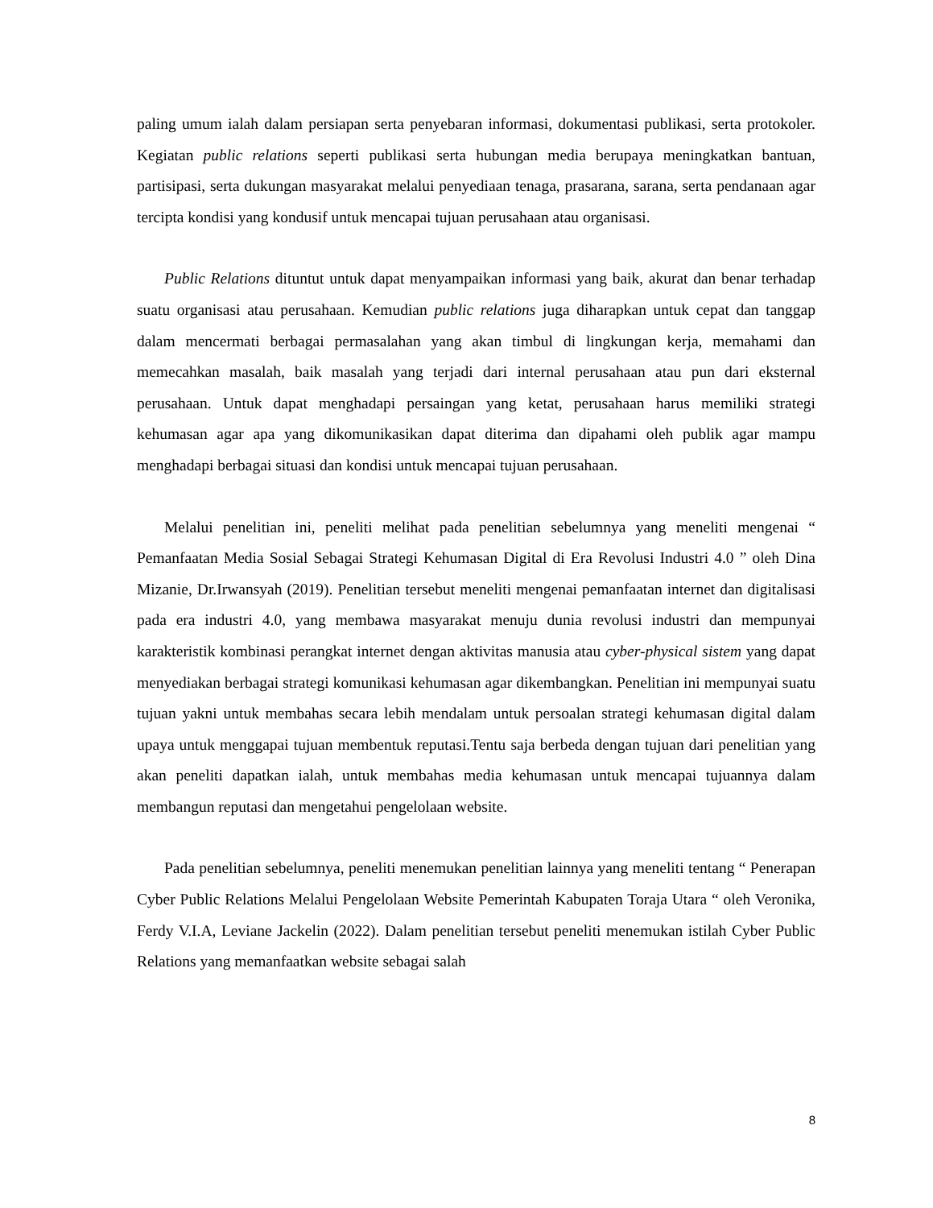paling umum ialah dalam persiapan serta penyebaran informasi, dokumentasi publikasi, serta protokoler. Kegiatan public relations seperti publikasi serta hubungan media berupaya meningkatkan bantuan, partisipasi, serta dukungan masyarakat melalui penyediaan tenaga, prasarana, sarana, serta pendanaan agar tercipta kondisi yang kondusif untuk mencapai tujuan perusahaan atau organisasi.
Public Relations dituntut untuk dapat menyampaikan informasi yang baik, akurat dan benar terhadap suatu organisasi atau perusahaan. Kemudian public relations juga diharapkan untuk cepat dan tanggap dalam mencermati berbagai permasalahan yang akan timbul di lingkungan kerja, memahami dan memecahkan masalah, baik masalah yang terjadi dari internal perusahaan atau pun dari eksternal perusahaan. Untuk dapat menghadapi persaingan yang ketat, perusahaan harus memiliki strategi kehumasan agar apa yang dikomunikasikan dapat diterima dan dipahami oleh publik agar mampu menghadapi berbagai situasi dan kondisi untuk mencapai tujuan perusahaan.
Melalui penelitian ini, peneliti melihat pada penelitian sebelumnya yang meneliti mengenai “ Pemanfaatan Media Sosial Sebagai Strategi Kehumasan Digital di Era Revolusi Industri 4.0 ” oleh Dina Mizanie, Dr.Irwansyah (2019). Penelitian tersebut meneliti mengenai pemanfaatan internet dan digitalisasi pada era industri 4.0, yang membawa masyarakat menuju dunia revolusi industri dan mempunyai karakteristik kombinasi perangkat internet dengan aktivitas manusia atau cyber-physical sistem yang dapat menyediakan berbagai strategi komunikasi kehumasan agar dikembangkan. Penelitian ini mempunyai suatu tujuan yakni untuk membahas secara lebih mendalam untuk persoalan strategi kehumasan digital dalam upaya untuk menggapai tujuan membentuk reputasi.Tentu saja berbeda dengan tujuan dari penelitian yang akan peneliti dapatkan ialah, untuk membahas media kehumasan untuk mencapai tujuannya dalam membangun reputasi dan mengetahui pengelolaan website.
Pada penelitian sebelumnya, peneliti menemukan penelitian lainnya yang meneliti tentang “ Penerapan Cyber Public Relations Melalui Pengelolaan Website Pemerintah Kabupaten Toraja Utara “ oleh Veronika, Ferdy V.I.A, Leviane Jackelin (2022). Dalam penelitian tersebut peneliti menemukan istilah Cyber Public Relations yang memanfaatkan website sebagai salah
8